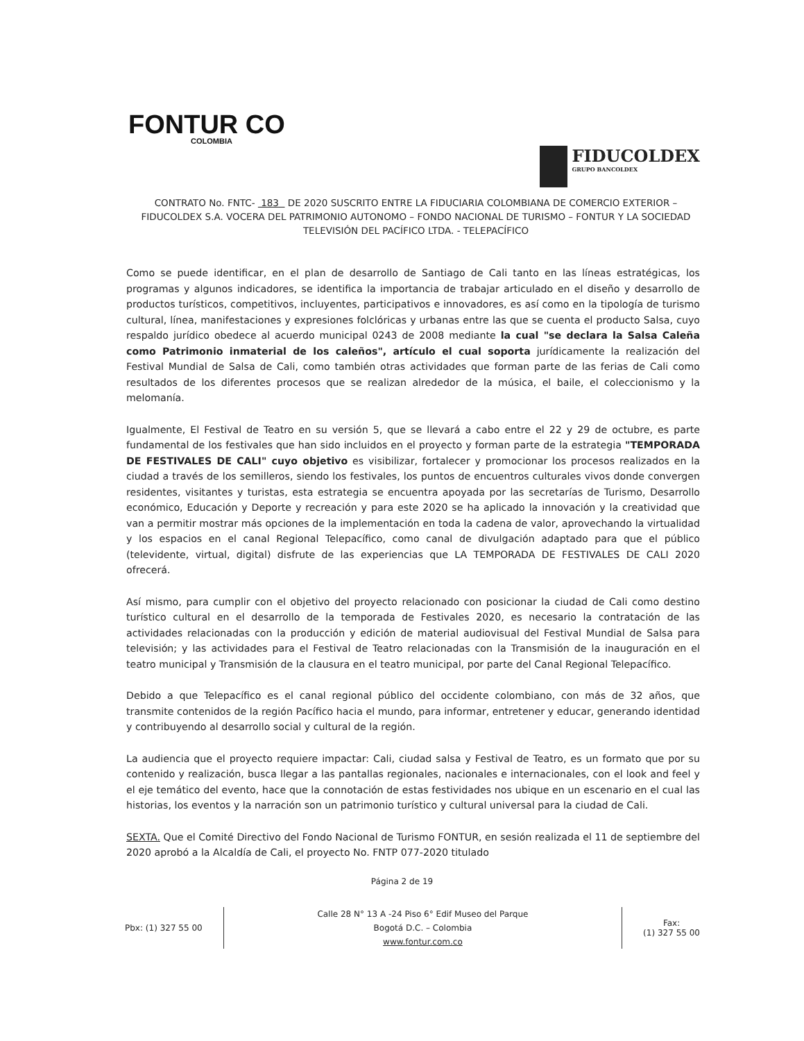FONTUR CO
COLOMBIA
FIDUCOLDEX
GRUPO BANCOLDEX
CONTRATO No. FNTC- 183 DE 2020 SUSCRITO ENTRE LA FIDUCIARIA COLOMBIANA DE COMERCIO EXTERIOR – FIDUCOLDEX S.A. VOCERA DEL PATRIMONIO AUTONOMO – FONDO NACIONAL DE TURISMO – FONTUR Y LA SOCIEDAD TELEVISIÓN DEL PACÍFICO LTDA. - TELEPACÍFICO
Como se puede identificar, en el plan de desarrollo de Santiago de Cali tanto en las líneas estratégicas, los programas y algunos indicadores, se identifica la importancia de trabajar articulado en el diseño y desarrollo de productos turísticos, competitivos, incluyentes, participativos e innovadores, es así como en la tipología de turismo cultural, línea, manifestaciones y expresiones folclóricas y urbanas entre las que se cuenta el producto Salsa, cuyo respaldo jurídico obedece al acuerdo municipal 0243 de 2008 mediante la cual "se declara la Salsa Caleña como Patrimonio inmaterial de los caleños", artículo el cual soporta jurídicamente la realización del Festival Mundial de Salsa de Cali, como también otras actividades que forman parte de las ferias de Cali como resultados de los diferentes procesos que se realizan alrededor de la música, el baile, el coleccionismo y la melomanía.
Igualmente, El Festival de Teatro en su versión 5, que se llevará a cabo entre el 22 y 29 de octubre, es parte fundamental de los festivales que han sido incluidos en el proyecto y forman parte de la estrategia "TEMPORADA DE FESTIVALES DE CALI" cuyo objetivo es visibilizar, fortalecer y promocionar los procesos realizados en la ciudad a través de los semilleros, siendo los festivales, los puntos de encuentros culturales vivos donde convergen residentes, visitantes y turistas, esta estrategia se encuentra apoyada por las secretarías de Turismo, Desarrollo económico, Educación y Deporte y recreación y para este 2020 se ha aplicado la innovación y la creatividad que van a permitir mostrar más opciones de la implementación en toda la cadena de valor, aprovechando la virtualidad y los espacios en el canal Regional Telepacífico, como canal de divulgación adaptado para que el público (televidente, virtual, digital) disfrute de las experiencias que LA TEMPORADA DE FESTIVALES DE CALI 2020 ofrecerá.
Así mismo, para cumplir con el objetivo del proyecto relacionado con posicionar la ciudad de Cali como destino turístico cultural en el desarrollo de la temporada de Festivales 2020, es necesario la contratación de las actividades relacionadas con la producción y edición de material audiovisual del Festival Mundial de Salsa para televisión; y las actividades para el Festival de Teatro relacionadas con la Transmisión de la inauguración en el teatro municipal y Transmisión de la clausura en el teatro municipal, por parte del Canal Regional Telepacífico.
Debido a que Telepacífico es el canal regional público del occidente colombiano, con más de 32 años, que transmite contenidos de la región Pacífico hacia el mundo, para informar, entretener y educar, generando identidad y contribuyendo al desarrollo social y cultural de la región.
La audiencia que el proyecto requiere impactar: Cali, ciudad salsa y Festival de Teatro, es un formato que por su contenido y realización, busca llegar a las pantallas regionales, nacionales e internacionales, con el look and feel y el eje temático del evento, hace que la connotación de estas festividades nos ubique en un escenario en el cual las historias, los eventos y la narración son un patrimonio turístico y cultural universal para la ciudad de Cali.
SEXTA. Que el Comité Directivo del Fondo Nacional de Turismo FONTUR, en sesión realizada el 11 de septiembre del 2020 aprobó a la Alcaldía de Cali, el proyecto No. FNTP 077-2020 titulado
Página 2 de 19
Pbx: (1) 327 55 00
Calle 28 N° 13 A -24 Piso 6° Edif Museo del Parque
Bogotá D.C. – Colombia
www.fontur.com.co
Fax:
(1) 327 55 00